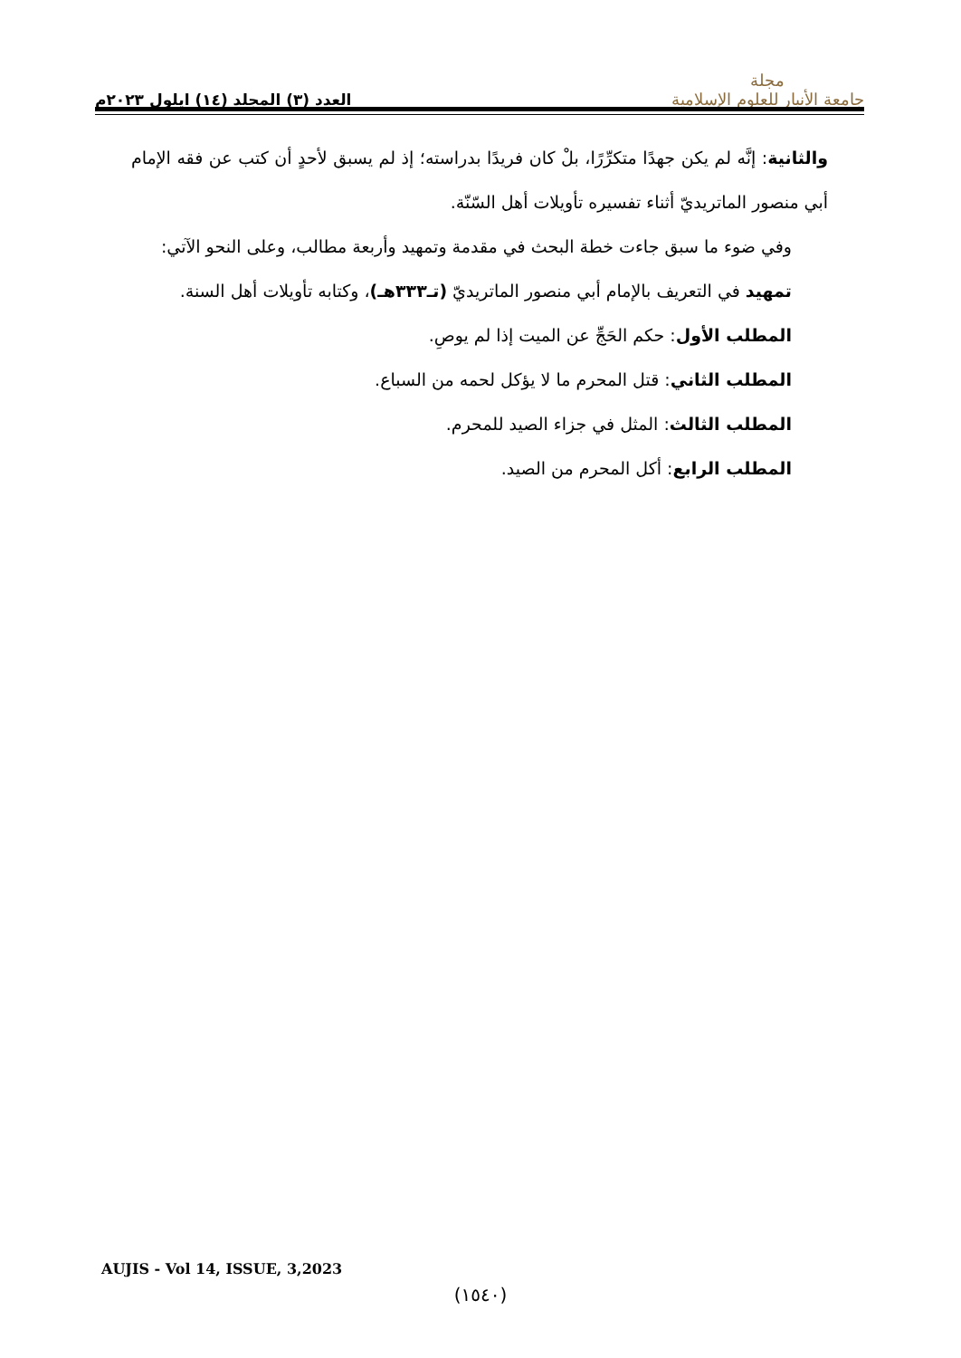مجلة
جامعة الأنبار للعلوم الإسلامية
العدد (٣) المجلد (١٤) ايلول ٢٠٢٣م
والثانية: إنَّه لم يكن جهدًا متكرِّرًا، بلْ كان فريدًا بدراسته؛ إذ لم يسبق لأحدٍ أن كتب عن فقه الإمام أبي منصور الماتريديّ أثناء تفسيره تأويلات أهل السّنّة.
وفي ضوء ما سبق جاءت خطة البحث في مقدمة وتمهيد وأربعة مطالب، وعلى النحو الآتي:
تمهيد في التعريف بالإمام أبي منصور الماتريديّ (تـ٣٣٣هـ)، وكتابه تأويلات أهل السنة.
المطلب الأول: حكم الحَجِّ عن الميت إذا لم يوصِ.
المطلب الثاني: قتل المحرم ما لا يؤكل لحمه من السباع.
المطلب الثالث: المثل في جزاء الصيد للمحرم.
المطلب الرابع: أكل المحرم من الصيد.
AUJIS - Vol 14, ISSUE, 3,2023
(١٥٤٠)